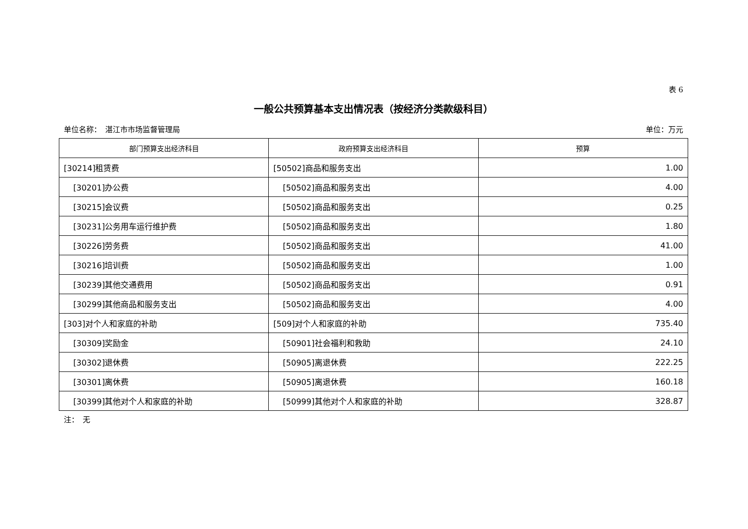表 6
一般公共预算基本支出情况表（按经济分类款级科目）
单位名称：　湛江市市场监督管理局 单位：万元
| 部门预算支出经济科目 | 政府预算支出经济科目 | 预算 |
| --- | --- | --- |
| [30214]租赁费 | [50502]商品和服务支出 | 1.00 |
| [30201]办公费 | [50502]商品和服务支出 | 4.00 |
| [30215]会议费 | [50502]商品和服务支出 | 0.25 |
| [30231]公务用车运行维护费 | [50502]商品和服务支出 | 1.80 |
| [30226]劳务费 | [50502]商品和服务支出 | 41.00 |
| [30216]培训费 | [50502]商品和服务支出 | 1.00 |
| [30239]其他交通费用 | [50502]商品和服务支出 | 0.91 |
| [30299]其他商品和服务支出 | [50502]商品和服务支出 | 4.00 |
| [303]对个人和家庭的补助 | [509]对个人和家庭的补助 | 735.40 |
| [30309]奖励金 | [50901]社会福利和救助 | 24.10 |
| [30302]退休费 | [50905]离退休费 | 222.25 |
| [30301]离休费 | [50905]离退休费 | 160.18 |
| [30399]其他对个人和家庭的补助 | [50999]其他对个人和家庭的补助 | 328.87 |
注：　无